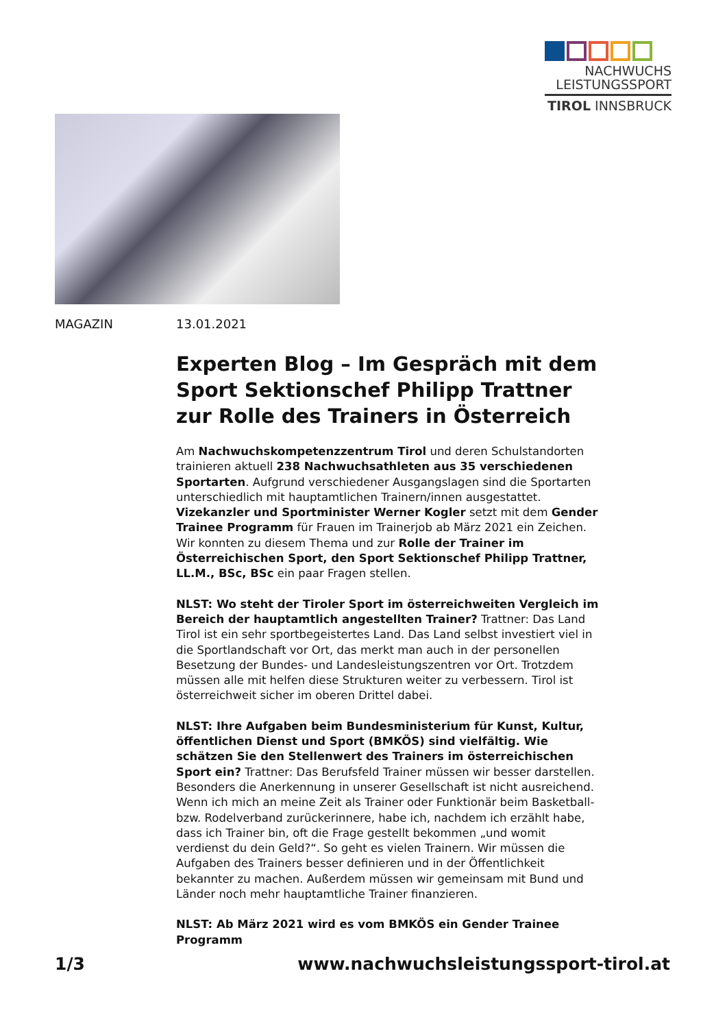NACHWUCHS
LEISTUNGSSPORT
TIROL INNSBRUCK
MAGAZIN 13.01.2021
Experten Blog – Im Gespräch mit dem Sport Sektionschef Philipp Trattner zur Rolle des Trainers in Österreich
Am Nachwuchskompetenzzentrum Tirol und deren Schulstandorten trainieren aktuell 238 Nachwuchsathleten aus 35 verschiedenen Sportarten. Aufgrund verschiedener Ausgangslagen sind die Sportarten unterschiedlich mit hauptamtlichen Trainern/innen ausgestattet. Vizekanzler und Sportminister Werner Kogler setzt mit dem Gender Trainee Programm für Frauen im Trainerjob ab März 2021 ein Zeichen. Wir konnten zu diesem Thema und zur Rolle der Trainer im Österreichischen Sport, den Sport Sektionschef Philipp Trattner, LL.M., BSc, BSc ein paar Fragen stellen.
NLST: Wo steht der Tiroler Sport im österreichweiten Vergleich im Bereich der hauptamtlich angestellten Trainer? Trattner: Das Land Tirol ist ein sehr sportbegeistertes Land. Das Land selbst investiert viel in die Sportlandschaft vor Ort, das merkt man auch in der personellen Besetzung der Bundes- und Landesleistungszentren vor Ort. Trotzdem müssen alle mit helfen diese Strukturen weiter zu verbessern. Tirol ist österreichweit sicher im oberen Drittel dabei.
NLST: Ihre Aufgaben beim Bundesministerium für Kunst, Kultur, öffentlichen Dienst und Sport (BMKÖS) sind vielfältig. Wie schätzen Sie den Stellenwert des Trainers im österreichischen Sport ein? Trattner: Das Berufsfeld Trainer müssen wir besser darstellen. Besonders die Anerkennung in unserer Gesellschaft ist nicht ausreichend. Wenn ich mich an meine Zeit als Trainer oder Funktionär beim Basketball- bzw. Rodelverband zurückerinnere, habe ich, nachdem ich erzählt habe, dass ich Trainer bin, oft die Frage gestellt bekommen „und womit verdienst du dein Geld?“. So geht es vielen Trainern. Wir müssen die Aufgaben des Trainers besser definieren und in der Öffentlichkeit bekannter zu machen. Außerdem müssen wir gemeinsam mit Bund und Länder noch mehr hauptamtliche Trainer finanzieren.
NLST: Ab März 2021 wird es vom BMKÖS ein Gender Trainee Programm
1/3 www.nachwuchsleistungssport-tirol.at